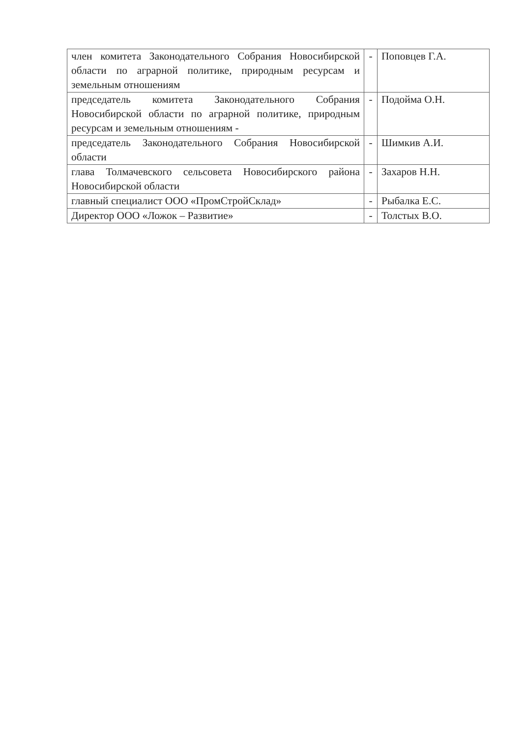| член комитета Законодательного Собрания Новосибирской области по аграрной политике, природным ресурсам и земельным отношениям | - | Поповцев Г.А. |
| председатель комитета Законодательного Собрания Новосибирской области по аграрной политике, природным ресурсам и земельным отношениям - | - | Подойма О.Н. |
| председатель Законодательного Собрания Новосибирской области | - | Шимкив А.И. |
| глава Толмачевского сельсовета Новосибирского района Новосибирской области | - | Захаров Н.Н. |
| главный специалист ООО «ПромСтройСклад» | - | Рыбалка Е.С. |
| Директор ООО «Ложок – Развитие» | - | Толстых В.О. |